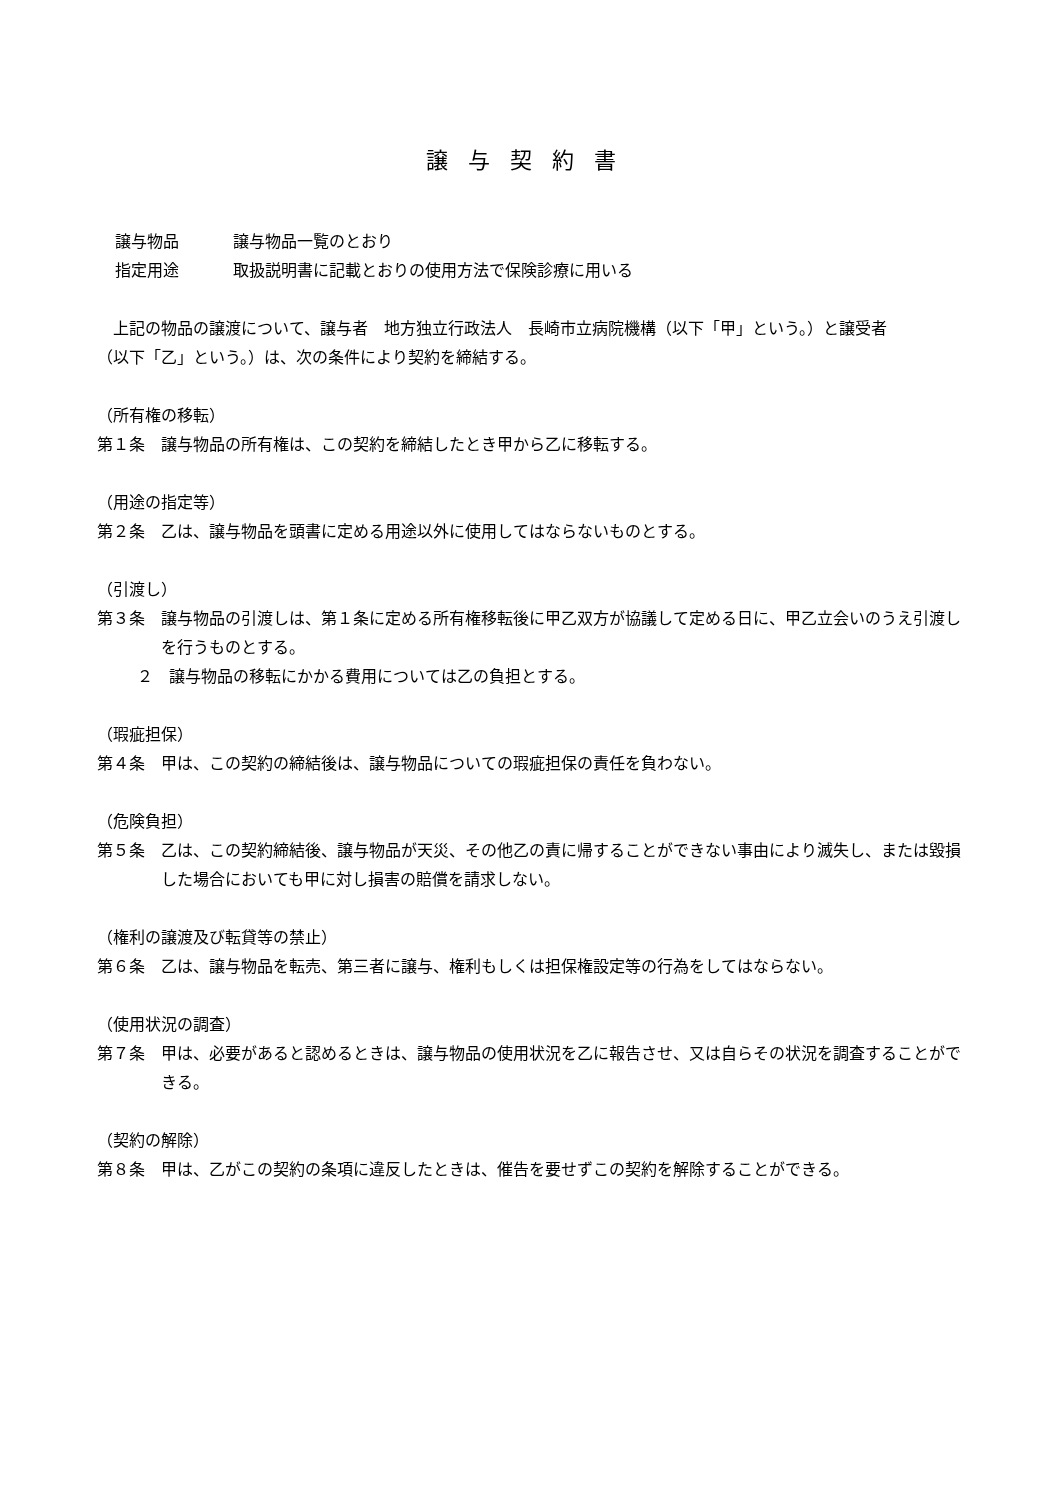譲与契約書
譲与物品 譲与物品一覧のとおり
指定用途 取扱説明書に記載とおりの使用方法で保険診療に用いる
　上記の物品の譲渡について、譲与者　地方独立行政法人　長崎市立病院機構（以下「甲」という。）と譲受者　　　　　　　　　　　　　（以下「乙」という。）は、次の条件により契約を締結する。
（所有権の移転）
第１条　譲与物品の所有権は、この契約を締結したとき甲から乙に移転する。
（用途の指定等）
第２条　乙は、譲与物品を頭書に定める用途以外に使用してはならないものとする。
（引渡し）
第３条　譲与物品の引渡しは、第１条に定める所有権移転後に甲乙双方が協議して定める日に、甲乙立会いのうえ引渡しを行うものとする。
２　譲与物品の移転にかかる費用については乙の負担とする。
（瑕疵担保）
第４条　甲は、この契約の締結後は、譲与物品についての瑕疵担保の責任を負わない。
（危険負担）
第５条　乙は、この契約締結後、譲与物品が天災、その他乙の責に帰することができない事由により滅失し、または毀損した場合においても甲に対し損害の賠償を請求しない。
（権利の譲渡及び転貸等の禁止）
第６条　乙は、譲与物品を転売、第三者に譲与、権利もしくは担保権設定等の行為をしてはならない。
（使用状況の調査）
第７条　甲は、必要があると認めるときは、譲与物品の使用状況を乙に報告させ、又は自らその状況を調査することができる。
（契約の解除）
第８条　甲は、乙がこの契約の条項に違反したときは、催告を要せずこの契約を解除することができる。